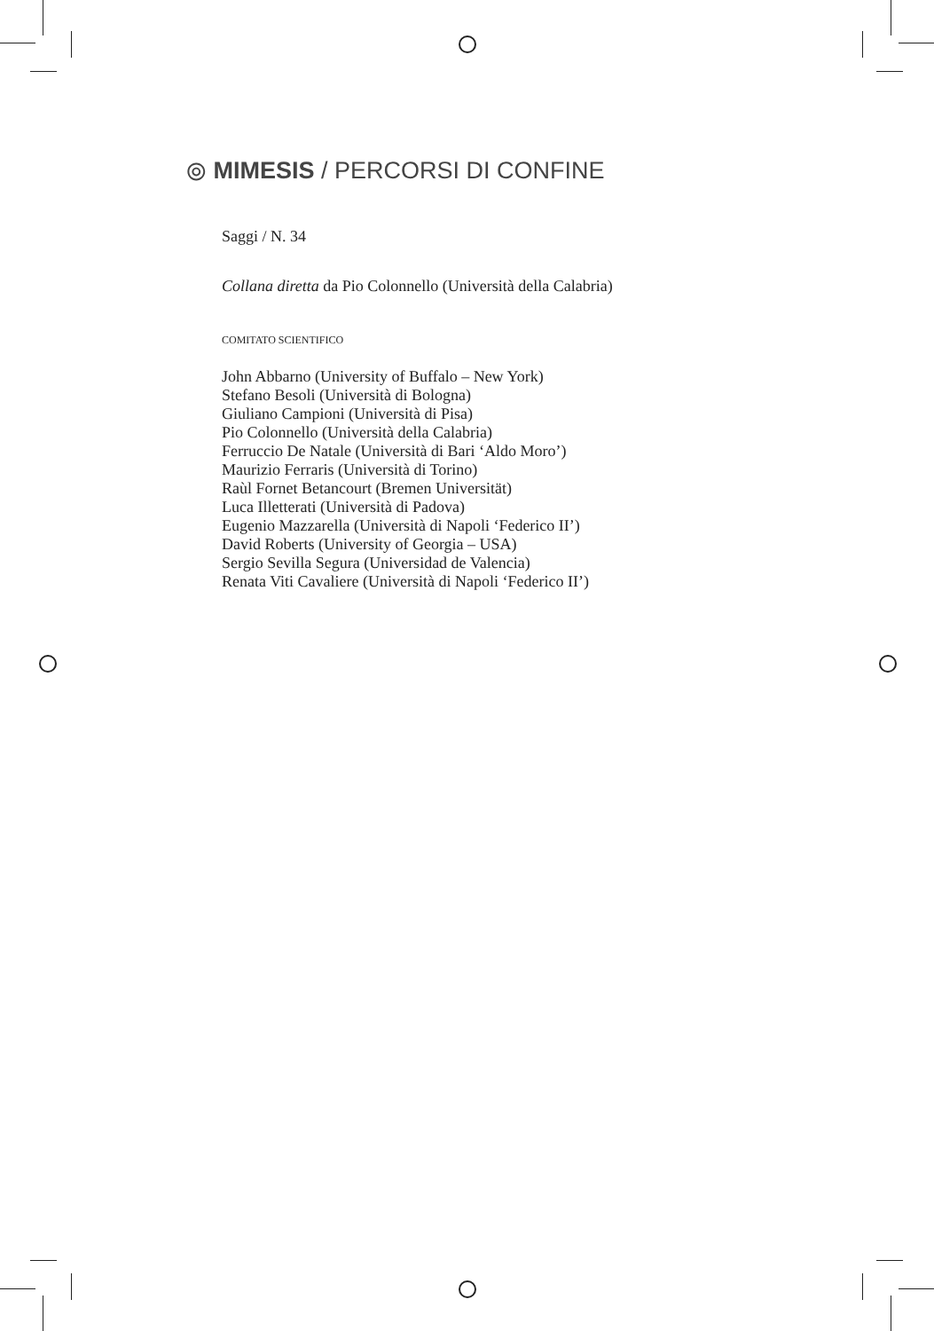⦾ MIMESIS / PERCORSI DI CONFINE
Saggi / N. 34
Collana diretta da Pio Colonnello (Università della Calabria)
COMITATO SCIENTIFICO
John Abbarno (University of Buffalo – New York)
Stefano Besoli (Università di Bologna)
Giuliano Campioni (Università di Pisa)
Pio Colonnello (Università della Calabria)
Ferruccio De Natale (Università di Bari ‘Aldo Moro’)
Maurizio Ferraris (Università di Torino)
Raùl Fornet Betancourt (Bremen Universität)
Luca Illetterati (Università di Padova)
Eugenio Mazzarella (Università di Napoli ‘Federico II’)
David Roberts (University of Georgia – USA)
Sergio Sevilla Segura (Universidad de Valencia)
Renata Viti Cavaliere (Università di Napoli ‘Federico II’)